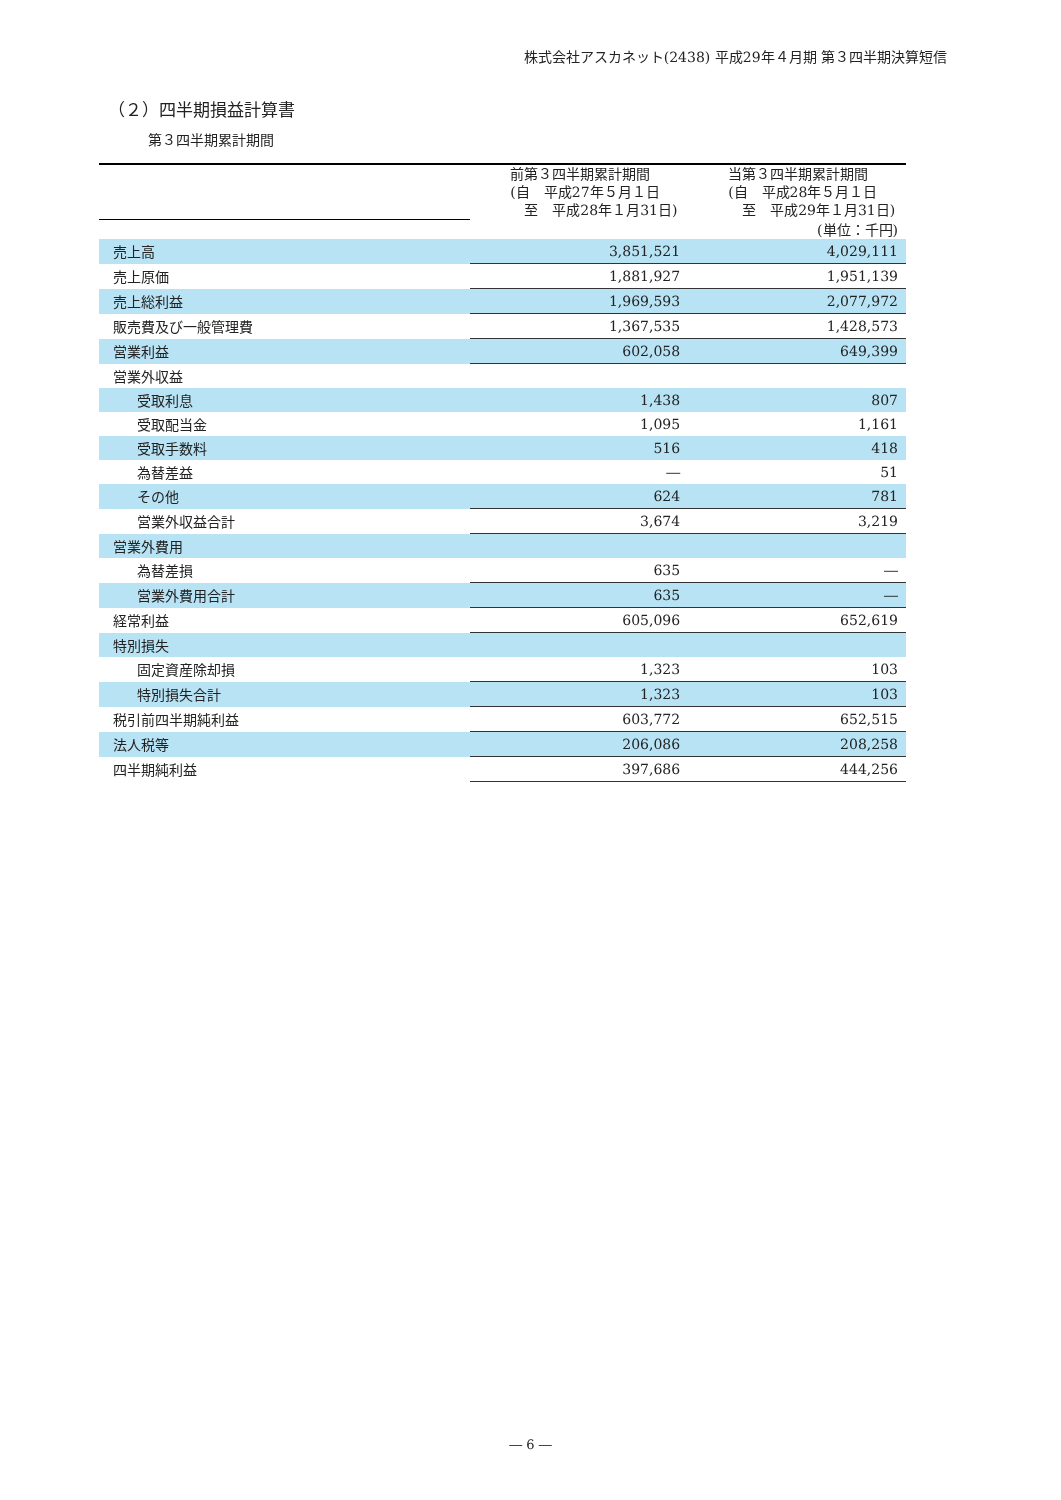株式会社アスカネット(2438) 平成29年４月期 第３四半期決算短信
（２）四半期損益計算書
第３四半期累計期間
| | | (単位：千円) |
| | 前第３四半期累計期間 (自 平成27年５月１日 至 平成28年１月31日) | 当第３四半期累計期間 (自 平成28年５月１日 至 平成29年１月31日) |
| 売上高 | 3,851,521 | 4,029,111 |
| 売上原価 | 1,881,927 | 1,951,139 |
| 売上総利益 | 1,969,593 | 2,077,972 |
| 販売費及び一般管理費 | 1,367,535 | 1,428,573 |
| 営業利益 | 602,058 | 649,399 |
| 営業外収益 | | |
| 受取利息 | 1,438 | 807 |
| 受取配当金 | 1,095 | 1,161 |
| 受取手数料 | 516 | 418 |
| 為替差益 | ― | 51 |
| その他 | 624 | 781 |
| 営業外収益合計 | 3,674 | 3,219 |
| 営業外費用 | | |
| 為替差損 | 635 | ― |
| 営業外費用合計 | 635 | ― |
| 経常利益 | 605,096 | 652,619 |
| 特別損失 | | |
| 固定資産除却損 | 1,323 | 103 |
| 特別損失合計 | 1,323 | 103 |
| 税引前四半期純利益 | 603,772 | 652,515 |
| 法人税等 | 206,086 | 208,258 |
| 四半期純利益 | 397,686 | 444,256 |
― 6 ―